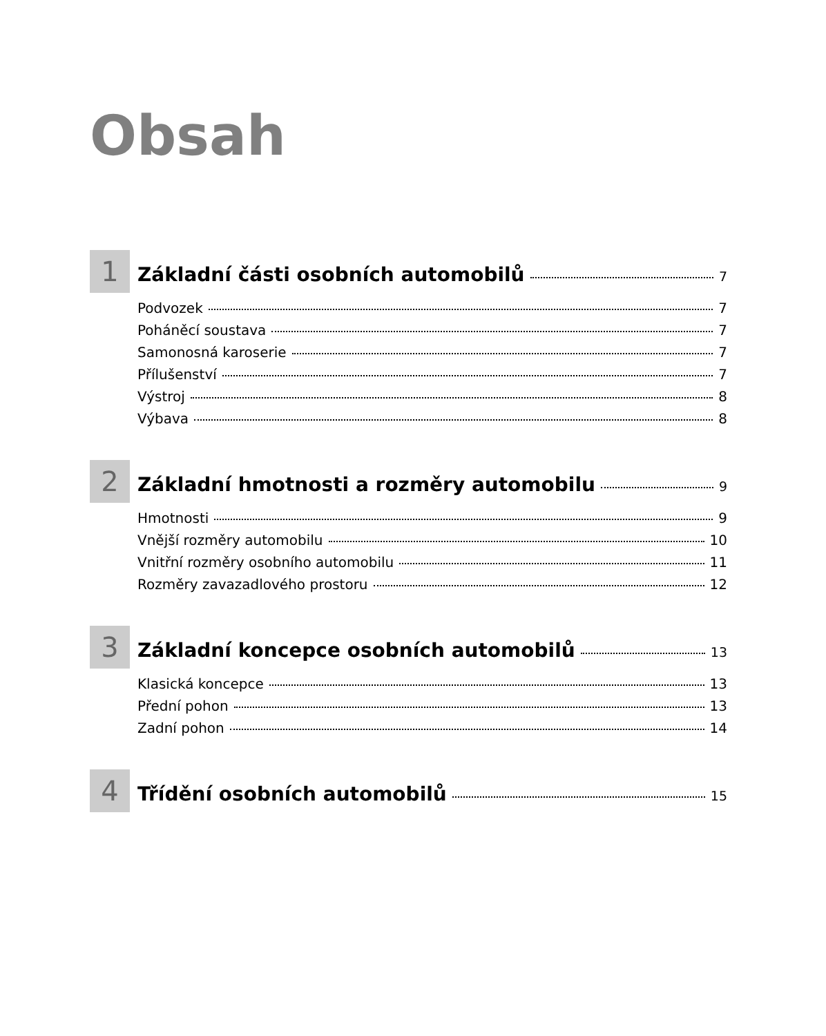Obsah
1
Základní části osobních automobilů 7
Podvozek 7
Poháněcí soustava 7
Samonosná karoserie 7
Přílušenství 7
Výstroj 8
Výbava 8
2
Základní hmotnosti a rozměry automobilu 9
Hmotnosti 9
Vnější rozměry automobilu 10
Vnitřní rozměry osobního automobilu 11
Rozměry zavazadlového prostoru 12
3
Základní koncepce osobních automobilů 13
Klasická koncepce 13
Přední pohon 13
Zadní pohon 14
4
Třídění osobních automobilů 15